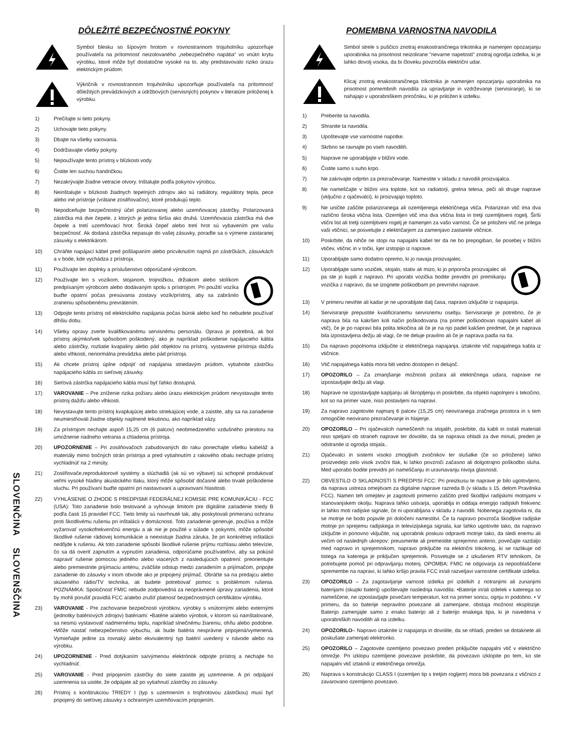SLOVENČINA SLOVENŠČINA
DÔLEŽITÉ BEZPEČNOSTNÉ POKYNY
Symbol blesku so šípovým hrotom v rovnostrannom trojuholníku upozorňuje používateľa na prítomnosť neizolovaného „nebezpečného napätia“ vo vnútri krytu výrobku, ktoré môže byť dostatočne vysoké na to, aby predstavovalo riziko úrazu elektrickým prúdom.
Výkričník v rovnostrannom trojuholníku upozorňuje používateľa na prítomnosť dôležitých prevádzkových a údržbových (servisných) pokynov v literatúre priloženej k výrobku.
1) Prečítajte si tieto pokyny.
2) Uchovajte tieto pokyny.
3) Dbajte na všetky varovania.
4) Dodržiavajte všetky pokyny.
5) Nepoužívajte tento prístroj v blízkosti vody.
6) Čistite len suchou handričkou.
7) Nezakrývajte žiadne vetracie otvory. Inštalujte podľa pokynov výrobcu.
8) Neinštalujte v blízkosti žiadnych tepelných zdrojov ako sú radiátory, regulátory tepla, pece alebo iné prístroje (vrátane zosilňovačov), ktoré produkujú teplo.
9) Nepodceňujte bezpečnostný účel polarizovanej alebo uzemňovacej zástrčky. Polarizovaná zástrčka má dve čepele, z ktorých je jedna širšia ako druhá. Uzemňovacia zástrčka má dve čepele a tretí uzemňovací hrot. Široká čepeľ alebo tretí hrot sú vybavením pre vašu bezpečnosť. Ak dodaná zástrčka nepasuje do vašej zásuvky, poraďte sa o výmene zastaranej zásuvky s elektrikárom.
10) Chráňte napájací kábel pred pošliapaním alebo pricviknutím najmä pri zástrčkách, zásuvkách a v bode, kde vychádza z prístroja.
11) Používajte len doplnky a príslušenstvo odporúčané výrobcom.
12) Používajte len s vozíkom, stojanom, trojnožkou, držiakom alebo stolíkom predpísaným výrobcom alebo dodávaným spolu s prístrojom. Pri použití vozíka buďte opatrní počas presúvania zostavy vozík/prístroj, aby sa zabránilo zraneniu spôsobenému prevrátením.
13) Odpojte tento prístroj od elektrického napájania počas búrok alebo keď ho nebudete používať dlhšiu dobu.
14) Všetky opravy zverte kvalifikovanému servisnému personálu. Oprava je potrebná, ak bol prístroj akýmkoľvek spôsobom poškodený, ako je napríklad poškodenie napájacieho kábla alebo zástrčky, rozliatie kvapaliny alebo pád objektov na prístroj, vystavenie prístroja dažďu alebo vlhkosti, nenormálna prevádzka alebo pád prístroja.
15) Ak chcete prístroj úplne odpojiť od napájania striedavým prúdom, vytiahnite zástrčku napájacieho kábla zo sieťovej zásuvky.
16) Sieťová zástrčka napájacieho kábla musí byť ľahko dostupná.
17) VAROVANIE – Pre zníženie rizika požiaru alebo úrazu elektrickým prúdom nevystavujte tento prístroj dažďu alebo vlhkosti.
18) Nevystavujte tento prístroj kvapkajúcej alebo striekajúcej vode, a zaistite, aby sa na zariadenie neumiestňovali žiadne objekty naplnené tekutinou, ako napríklad vázy.
19) Za prístrojom nechajte aspoň 15,25 cm (6 palcov) neobmedzeného vzdušného priestoru na umožnenie riadneho vetrania a chladenia prístroja.
20) UPOZORNENIE – Pri zosilňovačoch zabudovaných do raku ponechajte všetku kabeláž a materiály mimo bočných strán prístroja a pred vytiahnutím z rakového obalu nechajte prístroj vychladnúť na 2 minúty.
21) Zosilňovače,reproduktorové systémy a slúchadlá (ak sú vo výbave) sú schopné produkovať veľmi vysoké hladiny akustického tlaku, ktorý môže spôsobiť dočasné alebo trvalé poškodenie sluchu. Pri používaní buďte opatrní pri nastavovaní a upravovaní hlasitosti.
22) VYHLÁSENIE O ZHODE S PREDPISMI FEDERÁLNEJ KOMISIE PRE KOMUNIKÁCIU - FCC (USA): Toto zariadenie bolo testované a vyhovuje limitom pre digitálne zariadenie triedy B podľa časti 15 pravidiel FCC. Tieto limity sú navrhnuté tak, aby poskytovali primeranú ochranu proti škodlivému rušeniu pri inštalácii v domácnosti. Toto zariadenie generuje, používa a môže vyžarovať vysokofrekvenčnú energiu a ak nie je použité v súlade s pokynmi, môže spôsobiť škodlivé rušenie rádiovej komunikácie a neexistuje žiadna záruka, že pri konkrétnej inštalácii nedôjde k rušeniu. Ak toto zariadenie spôsobí škodlivé rušenie príjmu rozhlasu alebo televízie, čo sa dá overiť zapnutím a vypnutím zariadenia, odporúčame používateľovi, aby sa pokúsil napraviť rušenie pomocou jedného alebo viacerých z nasledujúcich opatrení: preorientujte alebo premiestnite prijímaciu anténu, zväčšite odstup medzi zariadením a prijímačom, pripojte zariadenie do zásuvky v inom obvode ako je pripojený prijímač. Obráťte sa na predajcu alebo skúseného rádio/TV technika, ak budete potrebovať pomoc s problémom rušenia. POZNÁMKA: Spoločnosť FMIC nebude zodpovedná za neoprávnené úpravy zariadenia, ktoré by mohli porušiť pravidlá FCC a/alebo zrušiť platnosť bezpečnostných certifikátov výrobku.
23) VAROVANIE - Pre zachovanie bezpečnosti výrobkov, výrobky s vnútornými alebo externými (jednotky batériových zdrojov) batériami: •Batérie a/alebo výrobok, v ktorom sú nainštalované, sa nesmú vystavovať nadmernému teplu, napríklad slnečnému žiareniu, ohňu alebo podobne. •Môže nastať nebezpečenstvo výbuchu, ak bude batéria nesprávne pripojená/vymenená. Vymieňajte jedine za rovnaký alebo ekvivalentný typ batérií uvedený v návode alebo na výrobku.
24) UPOZORNENIE - Pred dotýkaním sa/výmenou elektrónok odpojte prístroj a nechajte ho vychladnúť.
25) VAROVANIE - Pred pripojením zástrčky do siete zaistite jej uzemnenie. A pri odpájaní uzemnenia sa uistite, že odpájate až po vytiahnutí zástrčky zo zásuvky.
26) Prístroj s konštrukciou TRIEDY I (typ s uzemnením s trojhrotovou zástrčkou) musí byť pripojený do sieťovej zásuvky s ochranným uzemňovacím pripojením.
POMEMBNA VARNOSTNA NAVODILA
Simbol strele s puščico znotraj enakostraničnega trikotnika je namenjen opozarjanju uporabnika na prisotnost neizolirane "nevarne napetosti" znotraj ogrodja izdelka, ki je lahko dovolj visoka, da bi človeku povzročila električni udar.
Klicaj znotraj enakostraničnega trikotnika je namenjen opozarjanju uporabnika na prisotnost pomembnih navodila za upravljanje in vzdrževanje (servisiranje), ki se nahajajo v uporabniškem priročniku, ki je priložen k izdelku.
1) Preberite ta navodila.
2) Shranite ta navodila.
3) Upoštevajte vse varnostne napotke.
4) Skrbno se ravnajte po vseh navodilih.
5) Naprave ne uporabljajte v bližini vode.
6) Čistite samo s suho krpo.
7) Ne zakrivajte odprtin za prezračevanje. Namestite v skladu z navodili proizvajalca.
8) Ne nameščajte v bližini vira toplote, kot so radiatorji, grelna telesa, peči ali druge naprave (vključno z ojačevalci), ki proizvajajo toploto.
9) Ne uničite zaščite polariziranega ali ozemljenega električnega vtiča. Polariziran vtič ima dva različno široka vtična lista. Ozemljen vtič ima dva vtična lista in tretji ozemljitveni rogelj. Širši vtični list ali tretji ozemljitveni rogelj je namenjen za vašo varnost. Če se priloženi vtič ne prilega vaši vtičnici, se posvetujte z električarjem za zamenjavo zastarele vtičnice.
10) Poskrbite, da nihče ne stopi na napajalni kabel ter da ne bo prepogiban, še posebej v bližini vtičev, vtičnic in v točki, kjer izstopijo iz naprave.
11) Uporabljajte samo dodatno opremo, ki jo navaja proizvajalec.
12) Uporabljajte samo voziček, stojalo, stativ ali mizo, ki jo priporoča proizvajalec ali pa ste jo kupili z napravo. Pri uporabi vozička bodite previdni pri premikanju vozička z napravo, da se izognete poškodbam pri prevrnitvi naprave.
13) V primeru nevihte ali kadar je ne uporabljate dalj časa, napravo izključite iz napajanja.
14) Servisiranje prepustite kvalificiranemu servisnemu osebju. Servisiranje je potrebno, če je naprava bila na kakršen koli način poškodovana (na primer poškodovan napajalni kabel ali vtič), če je po napravi bila polita tekočina ali če je na njo padel kakšen predmet, če je naprava bila izpostavljena dežju ali vlagi, če ne deluje pravilno ali če je naprava padla na tla.
15) Da napravo popolnoma izključite iz električnega napajanja, iztaknite vtič napajalnega kabla iz vtičnice.
16) Vtič napajalnega kabla mora biti vedno dostopen in delujoč.
17) OPOZORILO – Za zmanjšanje možnosti požara ali električnega udara, naprave ne izpostavljajte dežju ali vlagi.
18) Naprave ne izpostavljajte kapljanju ali škropljenju in poskrbite, da objekti napolnjeni s tekočino, kot so na primer vaze, niso postavljeni na napravi.
19) Za napravo zagotovite najmanj 6 palcev (15,25 cm) neoviranega zračnega prostora in s tem omogočite neovirano prezračevanje in hlajenje.
20) OPOZORILO – Pri ojačevalcih nameščenih na stojalih, poskrbite, da kabli in ostali materiali niso speljani ob straneh naprave ter dovolite, da se naprava ohladi za dve minuti, preden je odstranite iz ogrodja stojala..
21) Ojačevalci in sistemi visoko zmogljivih zvočnikov ter slušalke (če so priložene) lahko proizvedejo zelo visok zvočni tlak, ki lahko povzroči začasno ali dolgotrajno poškodbo sluha. Med uporabo bodite previdni pri nameščanju in uravnavanju nivoja glasnosti.
22) OBVESTILO O SKLADNOSTI S PREDPISI FCC: Pri preizkusu te naprave je bilo ugotovljeno, da naprava ustreza omejitvam za digitalne naprave razreda B (v skladu s 15. delom Pravilnika FCC). Namen teh omejitev je zagotoviti primerno zaščito pred škodljivi radijskimi motnjami v stanovanjskem okolju. Naprava lahko ustvarja, uporablja in oddaja energijo radijskih frekvenc in lahko moti radijske signale, če ni uporabljana v skladu z navodili. Nobenega zagotovila ni, da se motnje ne bodo pojavile pri določeni namestitvi. Če ta napravo povzroča škodljive radijske motnje pri sprejemu radijskega in televizijskega signala, kar lahko ugotovite tako, da napravo izključite in ponovno vključite, naj uporabnik poskusi odpraviti motnje tako, da sledi enemu ali večim od naslednjih ukrepov: preusmerite ali premestite sprejemno anteno, povečajte razdaljo med napravo in sprejemnikom, napravo priključite na električni tokokrog, ki se razlikuje od tistega na katerega je priključen sprejemnik. Posvetujte se z izkušenim RTV tehnikom, če potrebujete pomoč pri odpravljanju motenj. OPOMBA: FMIC ne odgovarja za nepooblaščene spremembe na napravi, ki lahko kršijo pravila FCC in/ali razveljavi varnostne certifikate izdelka.
23) OPOZORILO – Za zagotavljanje varnosti izdelka pri izdelkih z notranjimi ali zunanjimi baterijami (skupki baterij) upoštevajte naslednja navodila: •Baterije in/ali izdelek v katerega so nameščene, ne izpostavljajte povečani temperaturi, kot na primer soncu, ognju in podobno. • V primeru, da so baterije nepravilno povezane ali zamenjane, obstaja možnost eksplozije. Baterijo zamenjajte samo z enako baterijo ali z baterijo enakega tipa, ki je navedena v uporabniških navodilih ali na izdelku.
24) OPOZORILO– Napravo iztaknite iz napajanja in dovolite, da se ohladi, preden se dotaknete ali poskušate zamenjati elektronko.
25) OPOZORILO – Zagotovite ozemljeno povezavo preden priključite napajalni vtič v električno omrežje. Pri izklopu ozemljene povezave poskrbite, da povezavo izklopite po tem, ko ste napajalni vtič iztaknili iz električnega omrežja.
26) Naprava s konstrukcijo CLASS I (ozemljen tip s tretjim rogljem) mora biti povezana z vtičnico z zavarovano ozemljeno povezavo.